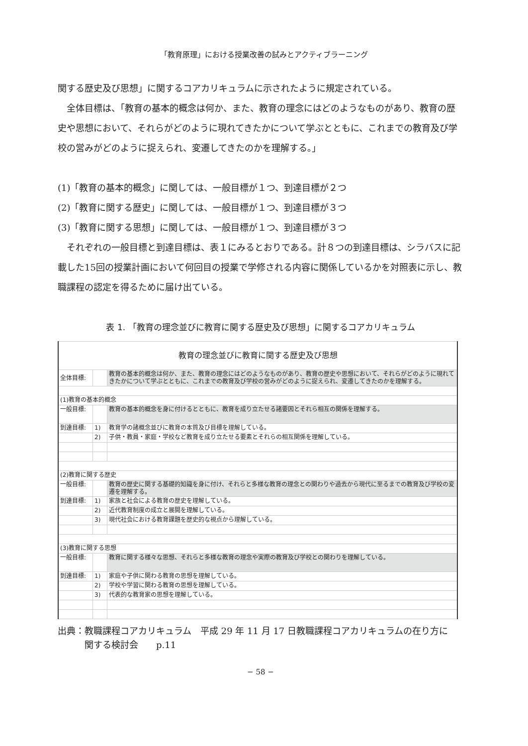「教育原理」における授業改善の試みとアクティブラーニング
関する歴史及び思想」に関するコアカリキュラムに示されたように規定されている。
　全体目標は、「教育の基本的概念は何か、また、教育の理念にはどのようなものがあり、教育の歴史や思想において、それらがどのように現れてきたかについて学ぶとともに、これまでの教育及び学校の営みがどのように捉えられ、変遷してきたのかを理解する。」
(1)「教育の基本的概念」に関しては、一般目標が１つ、到達目標が２つ
(2)「教育に関する歴史」に関しては、一般目標が１つ、到達目標が３つ
(3)「教育に関する思想」に関しては、一般目標が１つ、到達目標が３つ
　それぞれの一般目標と到達目標は、表１にみるとおりである。計８つの到達目標は、シラバスに記載した15回の授業計画において何回目の授業で学修される内容に関係しているかを対照表に示し、教職課程の認定を得るために届け出ている。
表 1. 「教育の理念並びに教育に関する歴史及び思想」に関するコアカリキュラム
| 教育の理念並びに教育に関する歴史及び思想 | | |
| 全体目標: | | 教育の基本的概念は何か、また、教育の理念にはどのようなものがあり、教育の歴史や思想において、それらがどのように現れてきたかについて学ぶとともに、これまでの教育及び学校の営みがどのように捉えられ、変遷してきたのかを理解する。 |
| (1)教育の基本的概念 | | |
| 一般目標: | | 教育の基本的概念を身に付けるとともに、教育を成り立たせる諸要因とそれら相互の関係を理解する。 |
| 到達目標: | 1) | 教育学の諸概念並びに教育の本質及び目標を理解している。 |
| | 2) | 子供・教員・家庭・学校など教育を成り立たせる要素とそれらの相互関係を理解している。 |
| (2)教育に関する歴史 | | |
| 一般目標: | | 教育の歴史に関する基礎的知識を身に付け、それらと多様な教育の理念との関わりや過去から現代に至るまでの教育及び学校の変遷を理解する。 |
| 到達目標: | 1) | 家族と社会による教育の歴史を理解している。 |
| | 2) | 近代教育制度の成立と展開を理解している。 |
| | 3) | 現代社会における教育課題を歴史的な視点から理解している。 |
| (3)教育に関する思想 | | |
| 一般目標: | | 教育に関する様々な思想、それらと多様な教育の理念や実際の教育及び学校との関わりを理解している。 |
| 到達目標: | 1) | 家庭や子供に関わる教育の思想を理解している。 |
| | 2) | 学校や学習に関わる教育の思想を理解している。 |
| | 3) | 代表的な教育家の思想を理解している。 |
出典：教職課程コアカリキュラム　平成 29 年 11 月 17 日教職課程コアカリキュラムの在り方に
　　　関する検討会　　p.11
− 58 −